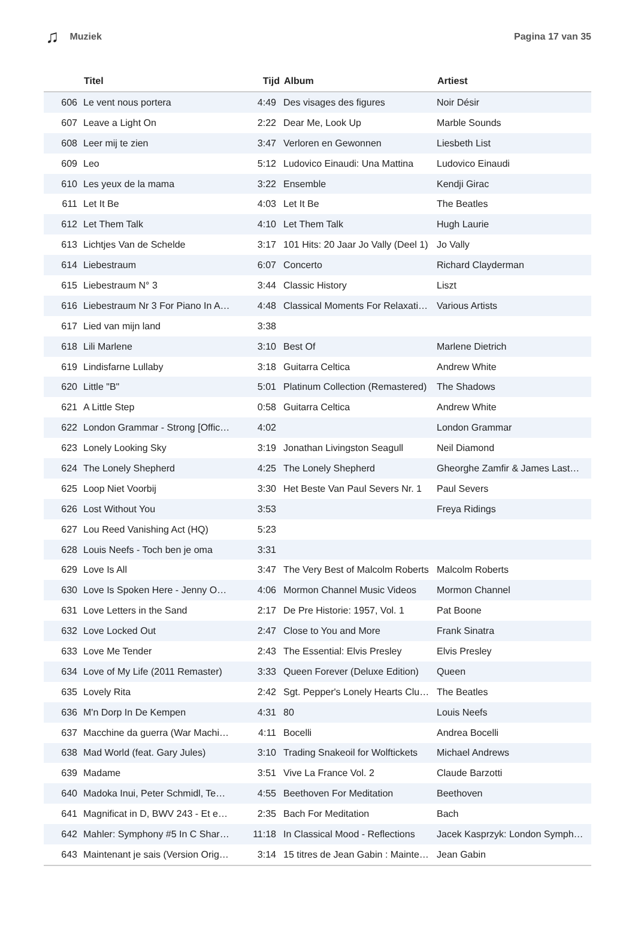♫ Muziek Pagina 17 van 35
| | Titel | Tijd | Album | Artiest |
| --- | --- | --- | --- | --- |
| 606 | Le vent nous portera | 4:49 | Des visages des figures | Noir Désir |
| 607 | Leave a Light On | 2:22 | Dear Me, Look Up | Marble Sounds |
| 608 | Leer mij te zien | 3:47 | Verloren en Gewonnen | Liesbeth List |
| 609 | Leo | 5:12 | Ludovico Einaudi: Una Mattina | Ludovico Einaudi |
| 610 | Les yeux de la mama | 3:22 | Ensemble | Kendji Girac |
| 611 | Let It Be | 4:03 | Let It Be | The Beatles |
| 612 | Let Them Talk | 4:10 | Let Them Talk | Hugh Laurie |
| 613 | Lichtjes Van de Schelde | 3:17 | 101 Hits: 20 Jaar Jo Vally (Deel 1) | Jo Vally |
| 614 | Liebestraum | 6:07 | Concerto | Richard Clayderman |
| 615 | Liebestraum N° 3 | 3:44 | Classic History | Liszt |
| 616 | Liebestraum Nr 3 For Piano In A… | 4:48 | Classical Moments For Relaxati… | Various Artists |
| 617 | Lied van mijn land | 3:38 | | |
| 618 | Lili Marlene | 3:10 | Best Of | Marlene Dietrich |
| 619 | Lindisfarne Lullaby | 3:18 | Guitarra Celtica | Andrew White |
| 620 | Little "B" | 5:01 | Platinum Collection (Remastered) | The Shadows |
| 621 | A Little Step | 0:58 | Guitarra Celtica | Andrew White |
| 622 | London Grammar - Strong [Offic… | 4:02 | | London Grammar |
| 623 | Lonely Looking Sky | 3:19 | Jonathan Livingston Seagull | Neil Diamond |
| 624 | The Lonely Shepherd | 4:25 | The Lonely Shepherd | Gheorghe Zamfir & James Last… |
| 625 | Loop Niet Voorbij | 3:30 | Het Beste Van Paul Severs Nr. 1 | Paul Severs |
| 626 | Lost Without You | 3:53 | | Freya Ridings |
| 627 | Lou Reed Vanishing Act (HQ) | 5:23 | | |
| 628 | Louis Neefs - Toch ben je oma | 3:31 | | |
| 629 | Love Is All | 3:47 | The Very Best of Malcolm Roberts | Malcolm Roberts |
| 630 | Love Is Spoken Here - Jenny O… | 4:06 | Mormon Channel Music Videos | Mormon Channel |
| 631 | Love Letters in the Sand | 2:17 | De Pre Historie: 1957, Vol. 1 | Pat Boone |
| 632 | Love Locked Out | 2:47 | Close to You and More | Frank Sinatra |
| 633 | Love Me Tender | 2:43 | The Essential: Elvis Presley | Elvis Presley |
| 634 | Love of My Life (2011 Remaster) | 3:33 | Queen Forever (Deluxe Edition) | Queen |
| 635 | Lovely Rita | 2:42 | Sgt. Pepper's Lonely Hearts Clu… | The Beatles |
| 636 | M'n Dorp In De Kempen | 4:31 | 80 | Louis Neefs |
| 637 | Macchine da guerra (War Machi… | 4:11 | Bocelli | Andrea Bocelli |
| 638 | Mad World (feat. Gary Jules) | 3:10 | Trading Snakeoil for Wolftickets | Michael Andrews |
| 639 | Madame | 3:51 | Vive La France Vol. 2 | Claude Barzotti |
| 640 | Madoka Inui, Peter Schmidl, Te… | 4:55 | Beethoven For Meditation | Beethoven |
| 641 | Magnificat in D, BWV 243 - Et e… | 2:35 | Bach For Meditation | Bach |
| 642 | Mahler: Symphony #5 In C Shar… | 11:18 | In Classical Mood - Reflections | Jacek Kasprzyk: London Symph… |
| 643 | Maintenant je sais (Version Orig… | 3:14 | 15 titres de Jean Gabin : Mainte… | Jean Gabin |